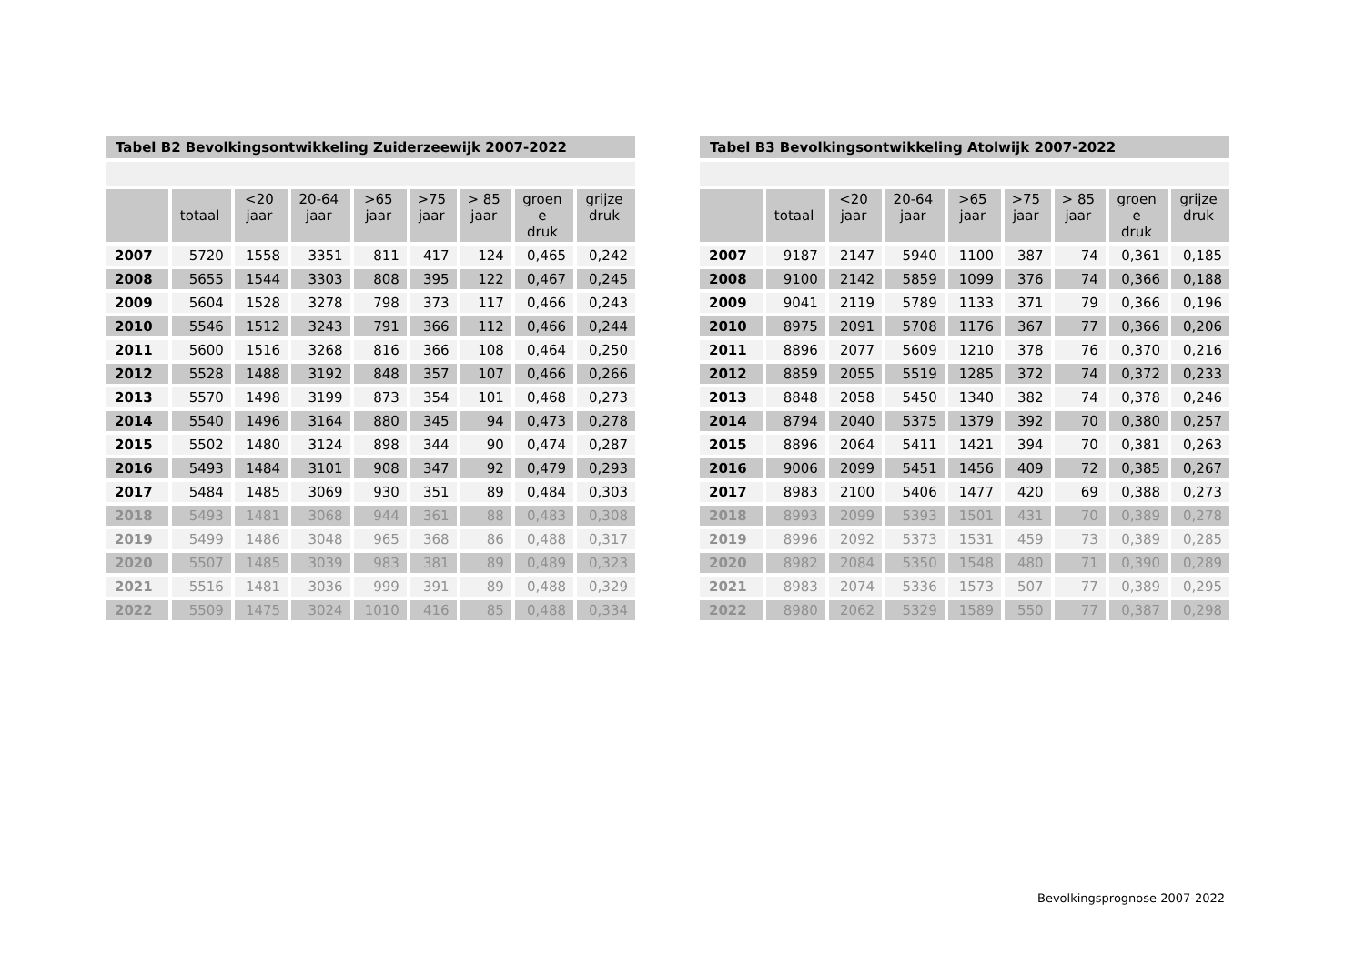| Tabel B2 Bevolkingsontwikkeling Zuiderzeewijk 2007-2022 | | | | | | | | |
| | totaal | <20 jaar | 20-64 jaar | >65 jaar | >75 jaar | > 85 jaar | groen e druk | grijze druk |
| 2007 | 5720 | 1558 | 3351 | 811 | 417 | 124 | 0,465 | 0,242 |
| 2008 | 5655 | 1544 | 3303 | 808 | 395 | 122 | 0,467 | 0,245 |
| 2009 | 5604 | 1528 | 3278 | 798 | 373 | 117 | 0,466 | 0,243 |
| 2010 | 5546 | 1512 | 3243 | 791 | 366 | 112 | 0,466 | 0,244 |
| 2011 | 5600 | 1516 | 3268 | 816 | 366 | 108 | 0,464 | 0,250 |
| 2012 | 5528 | 1488 | 3192 | 848 | 357 | 107 | 0,466 | 0,266 |
| 2013 | 5570 | 1498 | 3199 | 873 | 354 | 101 | 0,468 | 0,273 |
| 2014 | 5540 | 1496 | 3164 | 880 | 345 | 94 | 0,473 | 0,278 |
| 2015 | 5502 | 1480 | 3124 | 898 | 344 | 90 | 0,474 | 0,287 |
| 2016 | 5493 | 1484 | 3101 | 908 | 347 | 92 | 0,479 | 0,293 |
| 2017 | 5484 | 1485 | 3069 | 930 | 351 | 89 | 0,484 | 0,303 |
| 2018 | 5493 | 1481 | 3068 | 944 | 361 | 88 | 0,483 | 0,308 |
| 2019 | 5499 | 1486 | 3048 | 965 | 368 | 86 | 0,488 | 0,317 |
| 2020 | 5507 | 1485 | 3039 | 983 | 381 | 89 | 0,489 | 0,323 |
| 2021 | 5516 | 1481 | 3036 | 999 | 391 | 89 | 0,488 | 0,329 |
| 2022 | 5509 | 1475 | 3024 | 1010 | 416 | 85 | 0,488 | 0,334 |
| Tabel B3 Bevolkingsontwikkeling Atolwijk 2007-2022 | | | | | | | | |
| | totaal | <20 jaar | 20-64 jaar | >65 jaar | >75 jaar | > 85 jaar | groen e druk | grijze druk |
| 2007 | 9187 | 2147 | 5940 | 1100 | 387 | 74 | 0,361 | 0,185 |
| 2008 | 9100 | 2142 | 5859 | 1099 | 376 | 74 | 0,366 | 0,188 |
| 2009 | 9041 | 2119 | 5789 | 1133 | 371 | 79 | 0,366 | 0,196 |
| 2010 | 8975 | 2091 | 5708 | 1176 | 367 | 77 | 0,366 | 0,206 |
| 2011 | 8896 | 2077 | 5609 | 1210 | 378 | 76 | 0,370 | 0,216 |
| 2012 | 8859 | 2055 | 5519 | 1285 | 372 | 74 | 0,372 | 0,233 |
| 2013 | 8848 | 2058 | 5450 | 1340 | 382 | 74 | 0,378 | 0,246 |
| 2014 | 8794 | 2040 | 5375 | 1379 | 392 | 70 | 0,380 | 0,257 |
| 2015 | 8896 | 2064 | 5411 | 1421 | 394 | 70 | 0,381 | 0,263 |
| 2016 | 9006 | 2099 | 5451 | 1456 | 409 | 72 | 0,385 | 0,267 |
| 2017 | 8983 | 2100 | 5406 | 1477 | 420 | 69 | 0,388 | 0,273 |
| 2018 | 8993 | 2099 | 5393 | 1501 | 431 | 70 | 0,389 | 0,278 |
| 2019 | 8996 | 2092 | 5373 | 1531 | 459 | 73 | 0,389 | 0,285 |
| 2020 | 8982 | 2084 | 5350 | 1548 | 480 | 71 | 0,390 | 0,289 |
| 2021 | 8983 | 2074 | 5336 | 1573 | 507 | 77 | 0,389 | 0,295 |
| 2022 | 8980 | 2062 | 5329 | 1589 | 550 | 77 | 0,387 | 0,298 |
Bevolkingsprognose 2007-2022